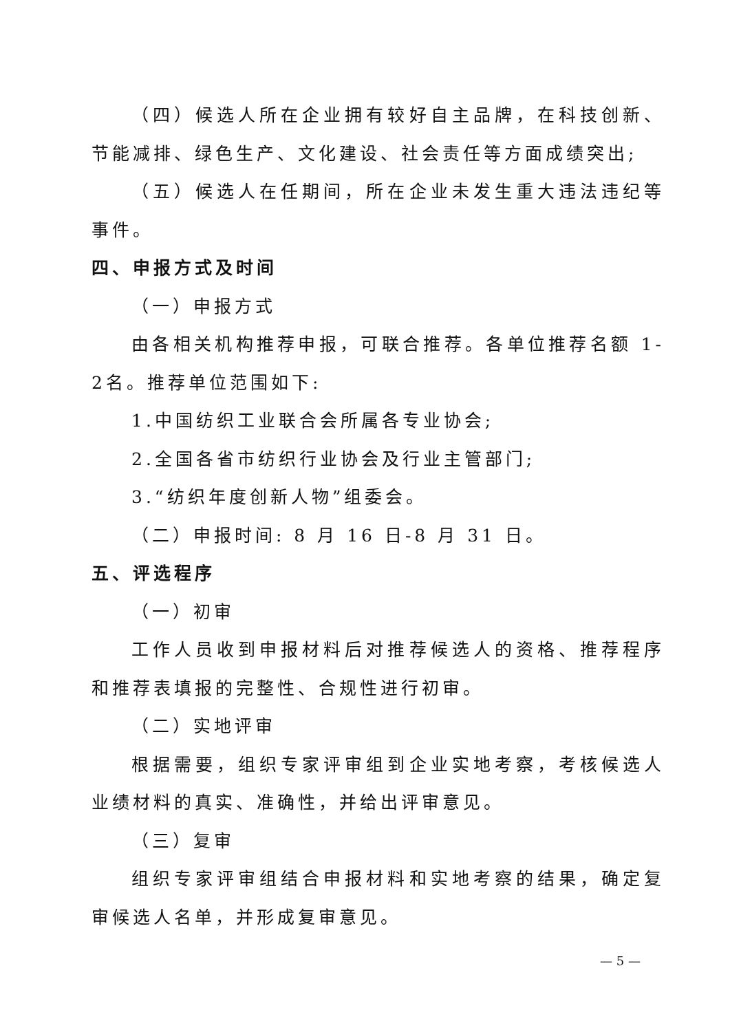（四）候选人所在企业拥有较好自主品牌，在科技创新、节能减排、绿色生产、文化建设、社会责任等方面成绩突出;
（五）候选人在任期间，所在企业未发生重大违法违纪等事件。
四、申报方式及时间
（一）申报方式
由各相关机构推荐申报，可联合推荐。各单位推荐名额 1-2名。推荐单位范围如下:
1.中国纺织工业联合会所属各专业协会;
2.全国各省市纺织行业协会及行业主管部门;
3.“纺织年度创新人物”组委会。
（二）申报时间: 8 月 16 日-8 月 31 日。
五、评选程序
（一）初审
工作人员收到申报材料后对推荐候选人的资格、推荐程序和推荐表填报的完整性、合规性进行初审。
（二）实地评审
根据需要，组织专家评审组到企业实地考察，考核候选人业绩材料的真实、准确性，并给出评审意见。
（三）复审
组织专家评审组结合申报材料和实地考察的结果，确定复审候选人名单，并形成复审意见。
— 5 —